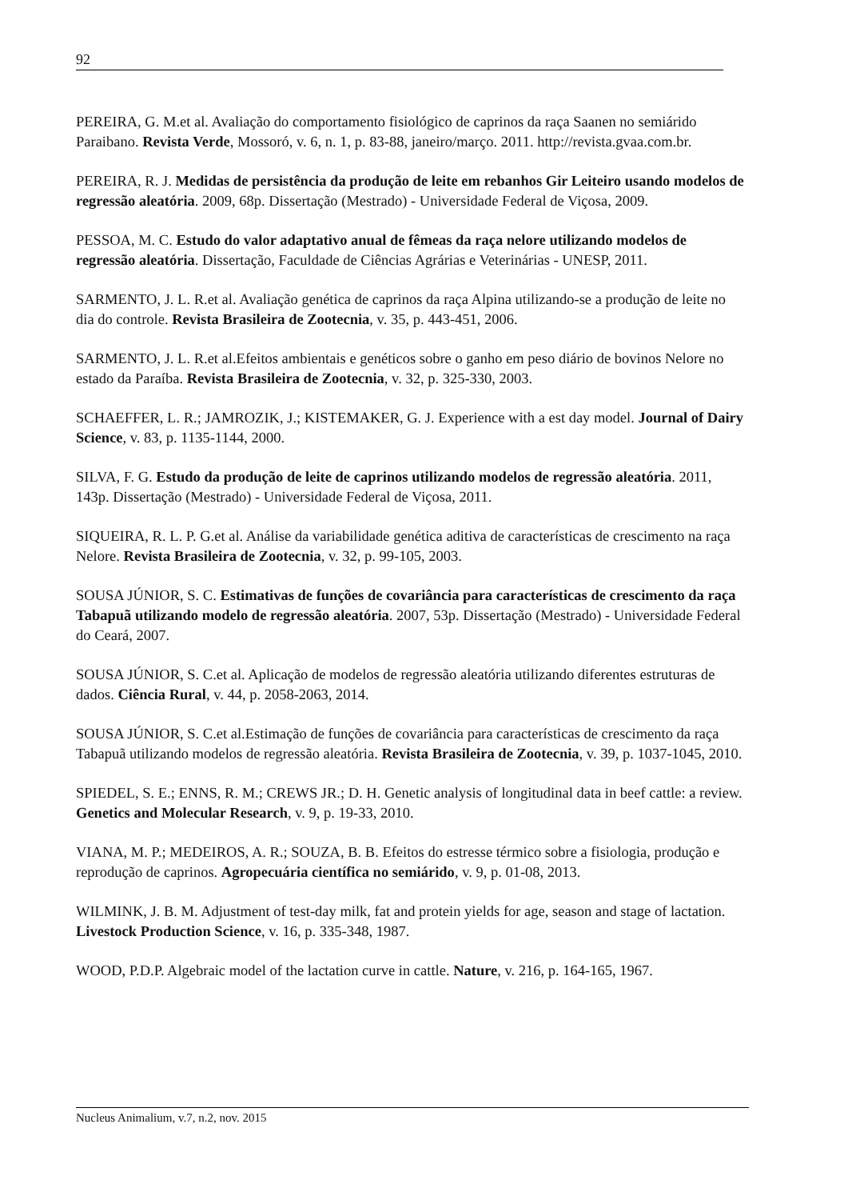92
PEREIRA, G. M.et al. Avaliação do comportamento fisiológico de caprinos da raça Saanen no semiárido Paraibano. Revista Verde, Mossoró, v. 6, n. 1, p. 83-88, janeiro/março. 2011. http://revista.gvaa.com.br.
PEREIRA, R. J. Medidas de persistência da produção de leite em rebanhos Gir Leiteiro usando modelos de regressão aleatória. 2009, 68p. Dissertação (Mestrado) - Universidade Federal de Viçosa, 2009.
PESSOA, M. C. Estudo do valor adaptativo anual de fêmeas da raça nelore utilizando modelos de regressão aleatória. Dissertação, Faculdade de Ciências Agrárias e Veterinárias - UNESP, 2011.
SARMENTO, J. L. R.et al. Avaliação genética de caprinos da raça Alpina utilizando-se a produção de leite no dia do controle. Revista Brasileira de Zootecnia, v. 35, p. 443-451, 2006.
SARMENTO, J. L. R.et al.Efeitos ambientais e genéticos sobre o ganho em peso diário de bovinos Nelore no estado da Paraíba. Revista Brasileira de Zootecnia, v. 32, p. 325-330, 2003.
SCHAEFFER, L. R.; JAMROZIK, J.; KISTEMAKER, G. J. Experience with a est day model. Journal of Dairy Science, v. 83, p. 1135-1144, 2000.
SILVA, F. G. Estudo da produção de leite de caprinos utilizando modelos de regressão aleatória. 2011, 143p. Dissertação (Mestrado) - Universidade Federal de Viçosa, 2011.
SIQUEIRA, R. L. P. G.et al. Análise da variabilidade genética aditiva de características de crescimento na raça Nelore. Revista Brasileira de Zootecnia, v. 32, p. 99-105, 2003.
SOUSA JÚNIOR, S. C. Estimativas de funções de covariância para características de crescimento da raça Tabapuã utilizando modelo de regressão aleatória. 2007, 53p. Dissertação (Mestrado) - Universidade Federal do Ceará, 2007.
SOUSA JÚNIOR, S. C.et al. Aplicação de modelos de regressão aleatória utilizando diferentes estruturas de dados. Ciência Rural, v. 44, p. 2058-2063, 2014.
SOUSA JÚNIOR, S. C.et al.Estimação de funções de covariância para características de crescimento da raça Tabapuã utilizando modelos de regressão aleatória. Revista Brasileira de Zootecnia, v. 39, p. 1037-1045, 2010.
SPIEDEL, S. E.; ENNS, R. M.; CREWS JR.; D. H. Genetic analysis of longitudinal data in beef cattle: a review. Genetics and Molecular Research, v. 9, p. 19-33, 2010.
VIANA, M. P.; MEDEIROS, A. R.; SOUZA, B. B. Efeitos do estresse térmico sobre a fisiologia, produção e reprodução de caprinos. Agropecuária científica no semiárido, v. 9, p. 01-08, 2013.
WILMINK, J. B. M. Adjustment of test-day milk, fat and protein yields for age, season and stage of lactation. Livestock Production Science, v. 16, p. 335-348, 1987.
WOOD, P.D.P. Algebraic model of the lactation curve in cattle. Nature, v. 216, p. 164-165, 1967.
Nucleus Animalium, v.7, n.2, nov. 2015